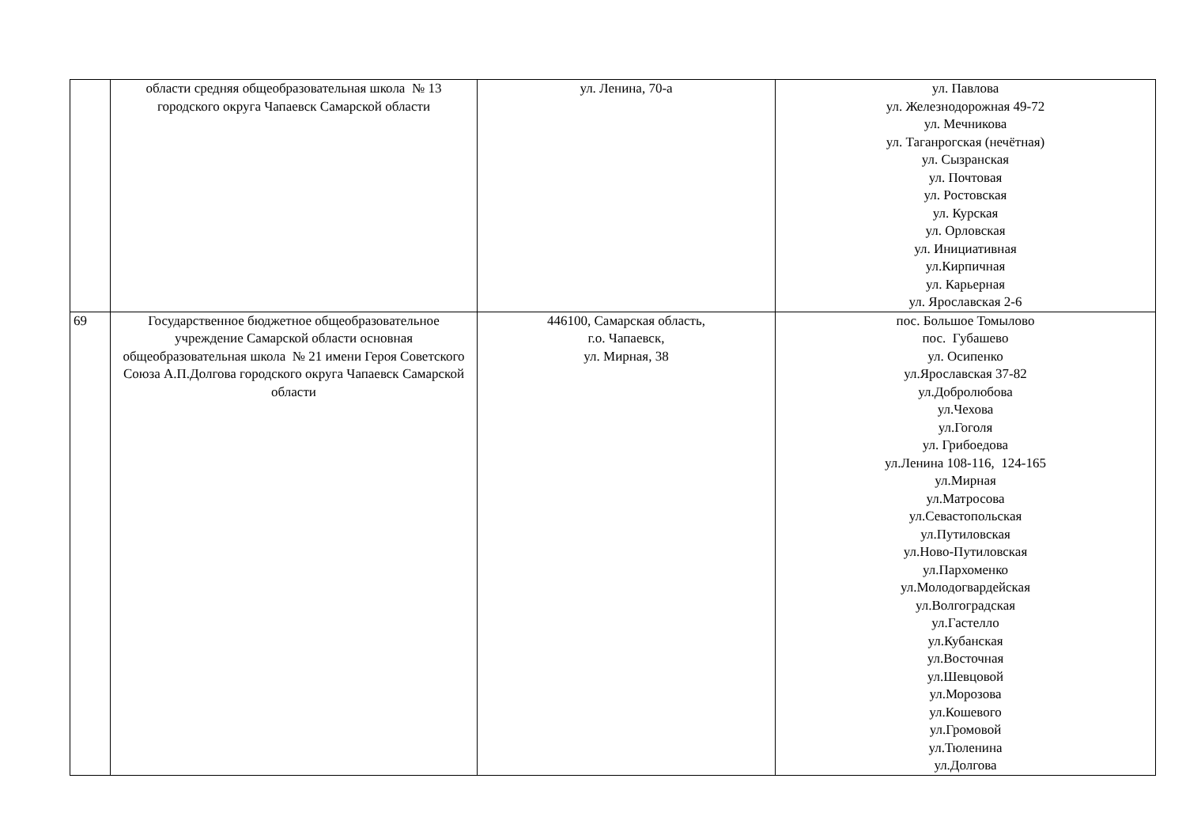| | области средняя общеобразовательная школа № 13 городского округа Чапаевск Самарской области | ул. Ленина, 70-а | ул. Павлова ул. Железнодорожная 49-72 ул. Мечникова ул. Таганрогская (нечётная) ул. Сызранская ул. Почтовая ул. Ростовская ул. Курская ул. Орловская ул. Инициативная ул.Кирпичная ул. Карьерная ул. Ярославская 2-6 |
| 69 | Государственное бюджетное общеобразовательное учреждение Самарской области основная общеобразовательная школа № 21 имени Героя Советского Союза А.П.Долгова городского округа Чапаевск Самарской области | 446100, Самарская область, г.о. Чапаевск, ул. Мирная, 38 | пос. Большое Томылово пос. Губашево ул. Осипенко ул.Ярославская 37-82 ул.Добролюбова ул.Чехова ул.Гоголя ул. Грибоедова ул.Ленина 108-116, 124-165 ул.Мирная ул.Матросова ул.Севастопольская ул.Путиловская ул.Ново-Путиловская ул.Пархоменко ул.Молодогвардейская ул.Волгоградская ул.Гастелло ул.Кубанская ул.Восточная ул.Шевцовой ул.Морозова ул.Кошевого ул.Громовой ул.Тюленина ул.Долгова |